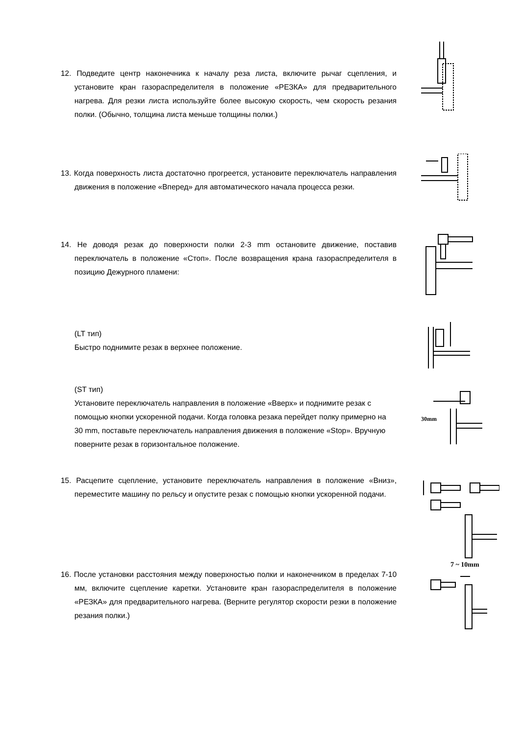12. Подведите центр наконечника к началу реза листа, включите рычаг сцепления, и установите кран газораспределителя в положение «РЕЗКА» для предварительного нагрева. Для резки листа используйте более высокую скорость, чем скорость резания полки. (Обычно, толщина листа меньше толщины полки.)
13. Когда поверхность листа достаточно прогреется, установите переключатель направления движения в положение «Вперед» для автоматического начала процесса резки.
14. Не доводя резак до поверхности полки 2-3 mm остановите движение, поставив переключатель в положение «Стоп». После возвращения крана газораспределителя в позицию Дежурного пламени:
(LT тип)
Быстро поднимите резак в верхнее положение.
(ST тип)
Установите переключатель направления в положение «Вверх» и поднимите резак с помощью кнопки ускоренной подачи. Когда головка резака перейдет полку примерно на 30 mm, поставьте переключатель направления движения в положение «Stop». Вручную поверните резак в горизонтальное положение.
30mm
15. Расцепите сцепление, установите переключатель направления в положение «Вниз», переместите машину по рельсу и опустите резак с помощью кнопки ускоренной подачи.
16. После установки расстояния между поверхностью полки и наконечником в пределах 7-10 мм, включите сцепление каретки. Установите кран газораспределителя в положение «РЕЗКА» для предварительного нагрева. (Верните регулятор скорости резки в положение резания полки.)
7 ~ 10mm